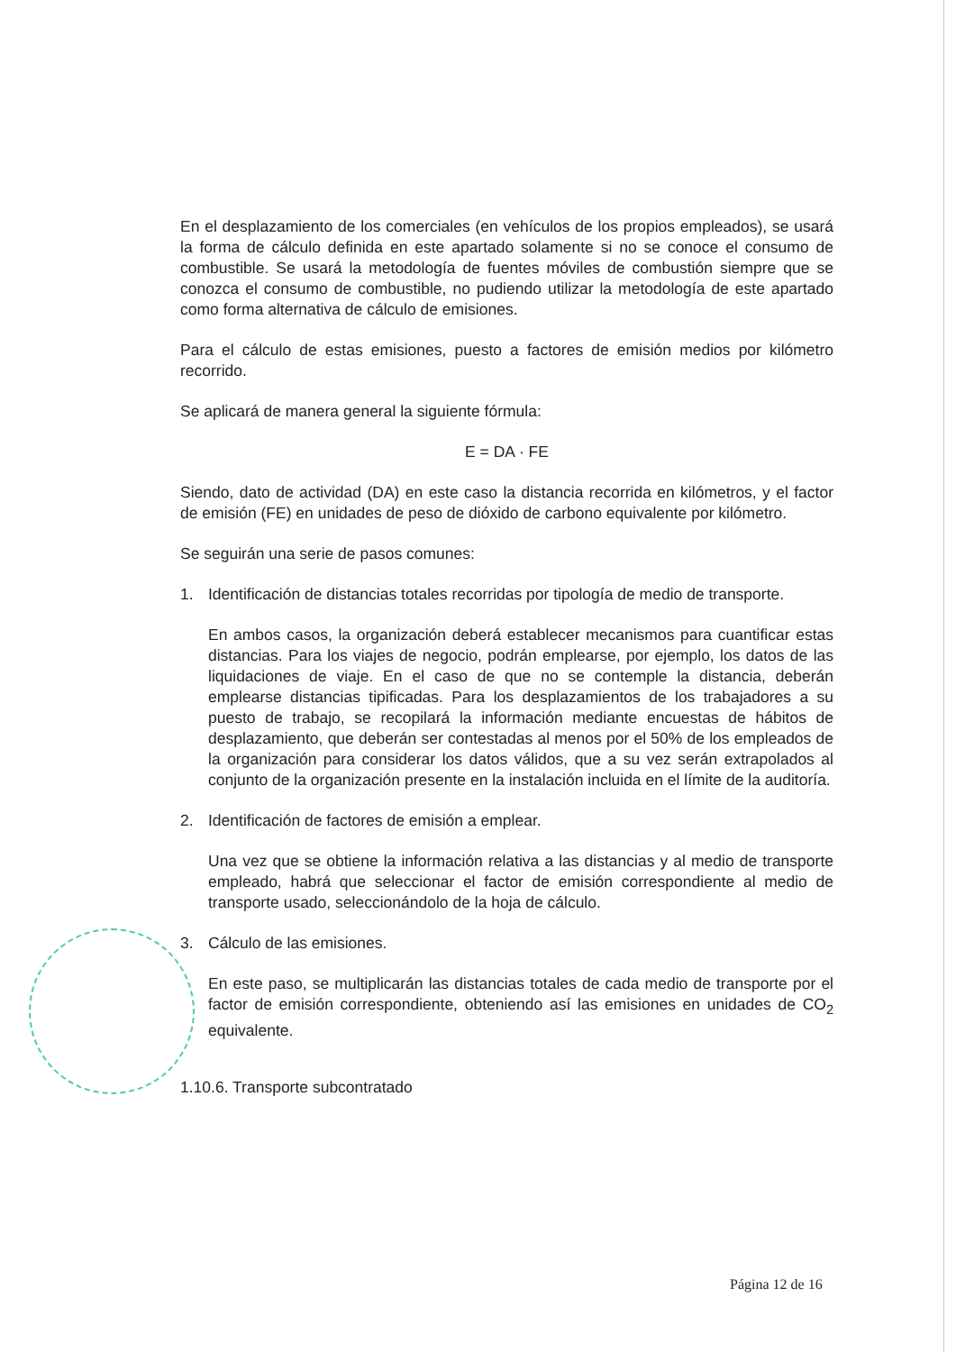En el desplazamiento de los comerciales (en vehículos de los propios empleados), se usará la forma de cálculo definida en este apartado solamente si no se conoce el consumo de combustible. Se usará la metodología de fuentes móviles de combustión siempre que se conozca el consumo de combustible, no pudiendo utilizar la metodología de este apartado como forma alternativa de cálculo de emisiones.
Para el cálculo de estas emisiones, puesto a factores de emisión medios por kilómetro recorrido.
Se aplicará de manera general la siguiente fórmula:
E = DA · FE
Siendo, dato de actividad (DA) en este caso la distancia recorrida en kilómetros, y el factor de emisión (FE) en unidades de peso de dióxido de carbono equivalente por kilómetro.
Se seguirán una serie de pasos comunes:
1. Identificación de distancias totales recorridas por tipología de medio de transporte.
En ambos casos, la organización deberá establecer mecanismos para cuantificar estas distancias. Para los viajes de negocio, podrán emplearse, por ejemplo, los datos de las liquidaciones de viaje. En el caso de que no se contemple la distancia, deberán emplearse distancias tipificadas. Para los desplazamientos de los trabajadores a su puesto de trabajo, se recopilará la información mediante encuestas de hábitos de desplazamiento, que deberán ser contestadas al menos por el 50% de los empleados de la organización para considerar los datos válidos, que a su vez serán extrapolados al conjunto de la organización presente en la instalación incluida en el límite de la auditoría.
2. Identificación de factores de emisión a emplear.
Una vez que se obtiene la información relativa a las distancias y al medio de transporte empleado, habrá que seleccionar el factor de emisión correspondiente al medio de transporte usado, seleccionándolo de la hoja de cálculo.
3. Cálculo de las emisiones.
En este paso, se multiplicarán las distancias totales de cada medio de transporte por el factor de emisión correspondiente, obteniendo así las emisiones en unidades de CO<sub>2</sub> equivalente.
1.10.6. Transporte subcontratado
Página 12 de 16